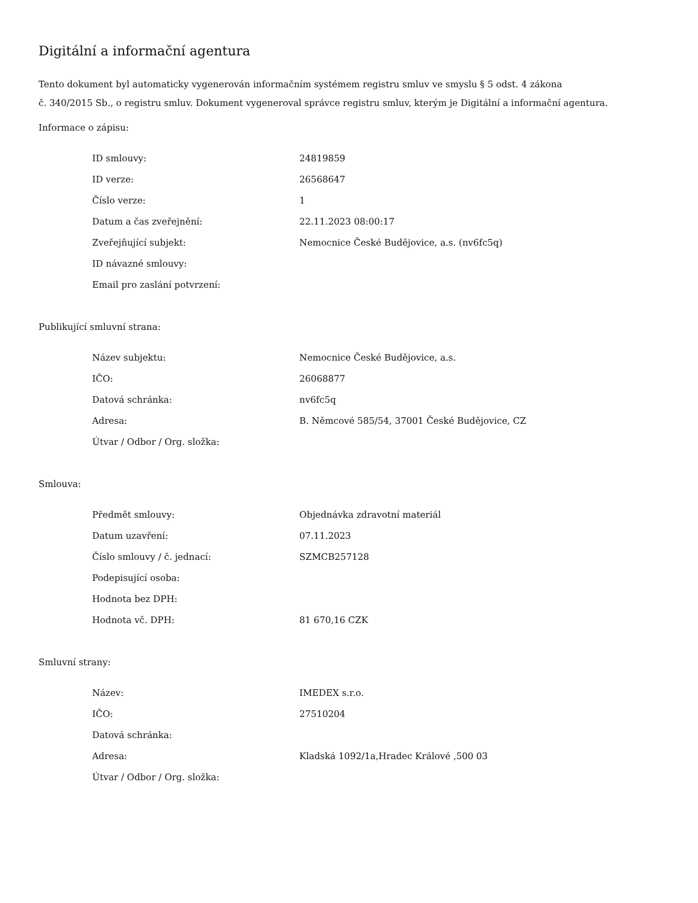Digitální a informační agentura
Tento dokument byl automaticky vygenerován informačním systémem registru smluv ve smyslu § 5 odst. 4 zákona
č. 340/2015 Sb., o registru smluv. Dokument vygeneroval správce registru smluv, kterým je Digitální a informační agentura.
Informace o zápisu:
| ID smlouvy: | 24819859 |
| ID verze: | 26568647 |
| Číslo verze: | 1 |
| Datum a čas zveřejnění: | 22.11.2023 08:00:17 |
| Zveřejňující subjekt: | Nemocnice České Budějovice, a.s. (nv6fc5q) |
| ID návazné smlouvy: | |
| Email pro zaslání potvrzení: | |
Publikující smluvní strana:
| Název subjektu: | Nemocnice České Budějovice, a.s. |
| IČO: | 26068877 |
| Datová schránka: | nv6fc5q |
| Adresa: | B. Němcové 585/54, 37001 České Budějovice, CZ |
| Útvar / Odbor / Org. složka: | |
Smlouva:
| Předmět smlouvy: | Objednávka zdravotní materiál |
| Datum uzavření: | 07.11.2023 |
| Číslo smlouvy / č. jednací: | SZMCB257128 |
| Podepisující osoba: | |
| Hodnota bez DPH: | |
| Hodnota vč. DPH: | 81 670,16 CZK |
Smluvní strany:
| Název: | IMEDEX s.r.o. |
| IČO: | 27510204 |
| Datová schránka: | |
| Adresa: | Kladská 1092/1a,Hradec Králové ,500 03 |
| Útvar / Odbor / Org. složka: | |